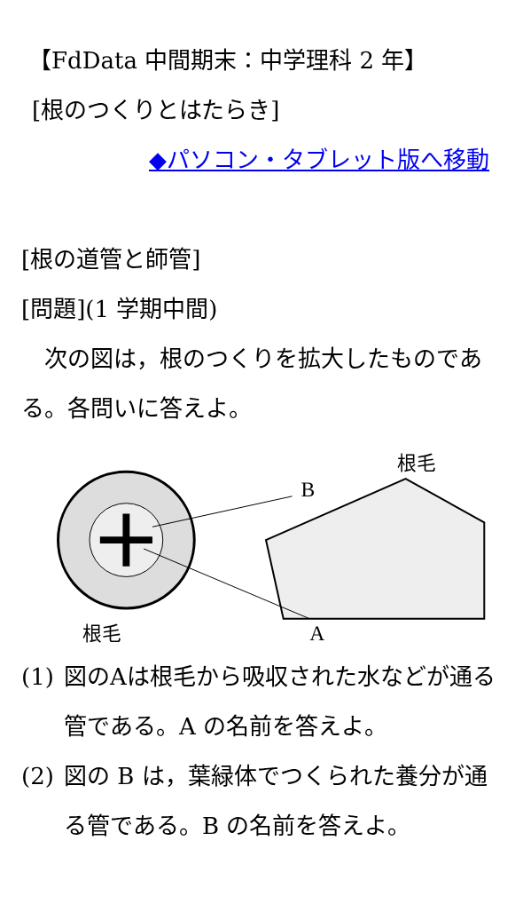【FdData 中間期末：中学理科 2 年】
[根のつくりとはたらき]
◆パソコン・タブレット版へ移動
[根の道管と師管]
[問題](1 学期中間)
　次の図は，根のつくりを拡大したものである。各問いに答えよ。
B
根毛
A
根毛
(1) 図のAは根毛から吸収された水などが通る管である。A の名前を答えよ。
(2) 図の B は，葉緑体でつくられた養分が通る管である。B の名前を答えよ。